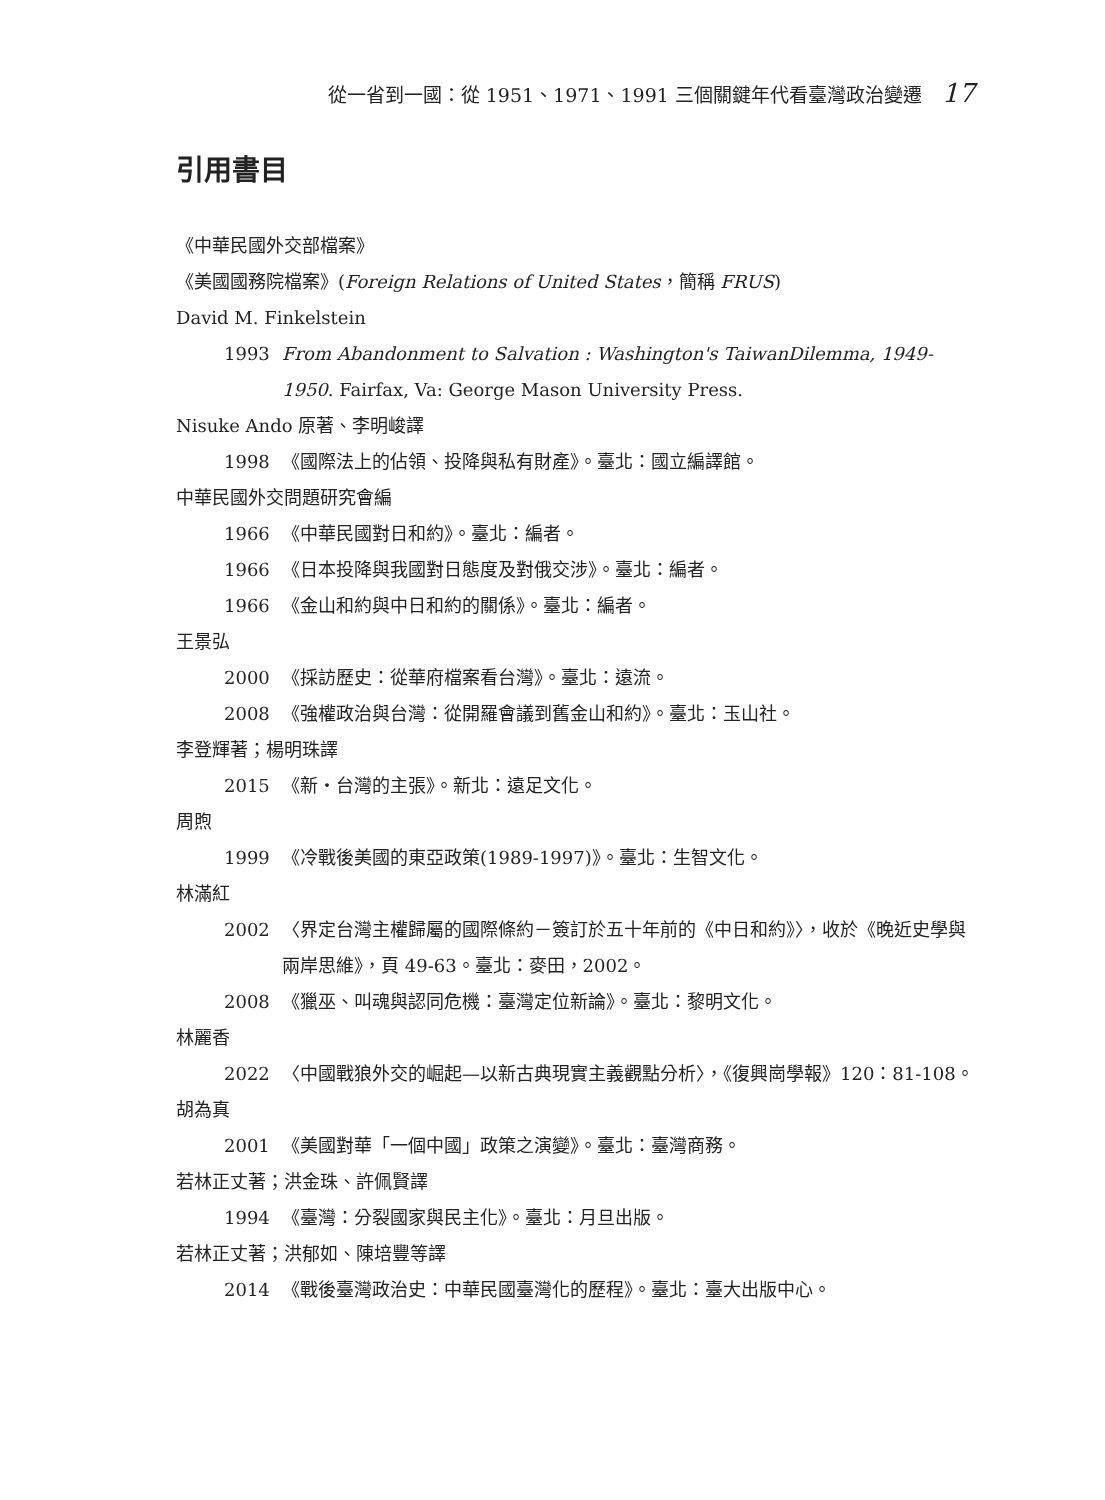從一省到一國：從 1951、1971、1991 三個關鍵年代看臺灣政治變遷 17
引用書目
《中華民國外交部檔案》
《美國國務院檔案》(Foreign Relations of United States，簡稱 FRUS)
David M. Finkelstein
1993 From Abandonment to Salvation : Washington's TaiwanDilemma, 1949-1950. Fairfax, Va: George Mason University Press.
Nisuke Ando 原著、李明峻譯
1998 《國際法上的佔領、投降與私有財產》。臺北：國立編譯館。
中華民國外交問題研究會編
1966 《中華民國對日和約》。臺北：編者。
1966 《日本投降與我國對日態度及對俄交涉》。臺北：編者。
1966 《金山和約與中日和約的關係》。臺北：編者。
王景弘
2000 《採訪歷史：從華府檔案看台灣》。臺北：遠流。
2008 《強權政治與台灣：從開羅會議到舊金山和約》。臺北：玉山社。
李登輝著；楊明珠譯
2015 《新・台灣的主張》。新北：遠足文化。
周煦
1999 《冷戰後美國的東亞政策(1989-1997)》。臺北：生智文化。
林滿紅
2002 〈界定台灣主權歸屬的國際條約－簽訂於五十年前的《中日和約》〉，收於《晚近史學與兩岸思維》，頁 49-63。臺北：麥田，2002。
2008 《獵巫、叫魂與認同危機：臺灣定位新論》。臺北：黎明文化。
林麗香
2022 〈中國戰狼外交的崛起—以新古典現實主義觀點分析〉，《復興崗學報》120：81-108。
胡為真
2001 《美國對華「一個中國」政策之演變》。臺北：臺灣商務。
若林正丈著；洪金珠、許佩賢譯
1994 《臺灣：分裂國家與民主化》。臺北：月旦出版。
若林正丈著；洪郁如、陳培豐等譯
2014 《戰後臺灣政治史：中華民國臺灣化的歷程》。臺北：臺大出版中心。